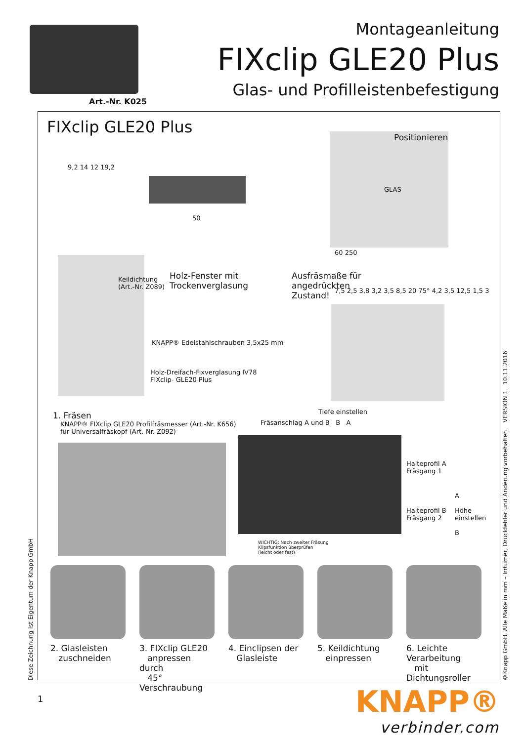Art.-Nr. K025
Montageanleitung
FIXclip GLE20 Plus
Glas- und Profilleistenbefestigung
FIXclip GLE20 Plus
Positionieren
GLAS
9,2 14 12 19,2
50
60 250
Keildichtung
(Art.-Nr. Z089)
Holz-Fenster mit
Trockenverglasung
KNAPP® Edelstahlschrauben 3,5x25 mm
Holz-Dreifach-Fixverglasung IV78
FIXclip- GLE20 Plus
Ausfräsmaße für
angedrückten
Zustand!
7,5 2,5 3,8 3,2 3,5 8,5 20 75° 4,2 3,5 12,5 1,5 3
1. Fräsen
KNAPP® FIXclip GLE20 Profilfräsmesser (Art.-Nr. K656)
für Universalfräskopf (Art.-Nr. Z092)
Tiefe einstellen
Fräsanschlag A und B B A
Halteprofil A
Fräsgang 1
Halteprofil B
Fräsgang 2
A
Höhe
einstellen
B
WICHTIG: Nach zweiter Fräsung
Klipsfunktion überprüfen
(leicht oder fest)
2. Glasleisten
zuschneiden
3. FIXclip GLE20
anpressen durch
45° Verschraubung
4. Einclipsen der
Glasleiste
5. Keildichtung
einpressen
6. Leichte Verarbeitung
mit Dichtungsroller
Diese Zeichnung ist Eigentum der Knapp GmbH
©Knapp GmbH. Alle Maße in mm – Irrtümer, Druckfehler und Änderung vorbehalten. VERSION 1 10.11.2016
1
KNAPP®
verbinder.com